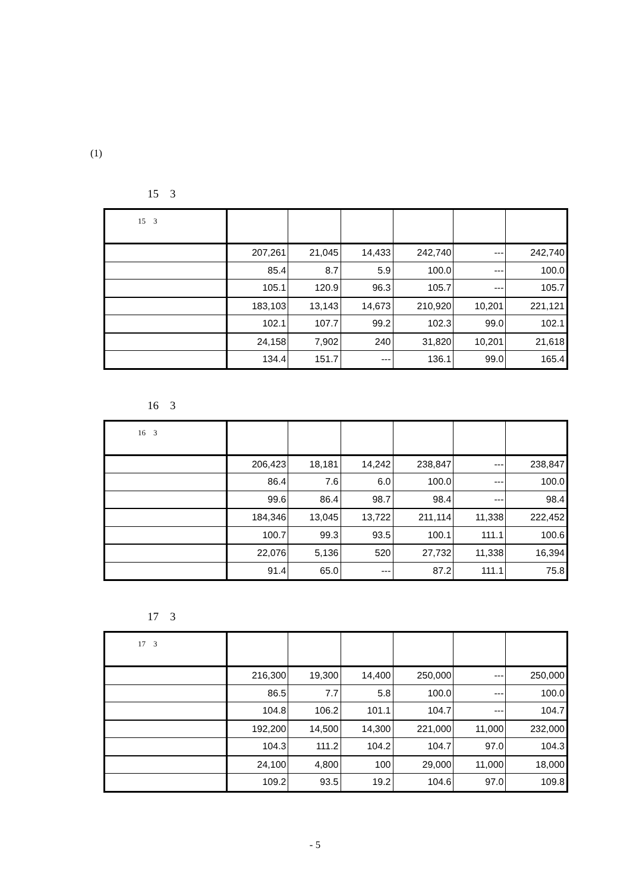(1)
15　3
| 15 3 | | | | | | |
| --- | --- | --- | --- | --- | --- | --- |
| | 207,261 | 21,045 | 14,433 | 242,740 | --- | 242,740 |
| | 85.4 | 8.7 | 5.9 | 100.0 | --- | 100.0 |
| | 105.1 | 120.9 | 96.3 | 105.7 | --- | 105.7 |
| | 183,103 | 13,143 | 14,673 | 210,920 | 10,201 | 221,121 |
| | 102.1 | 107.7 | 99.2 | 102.3 | 99.0 | 102.1 |
| | 24,158 | 7,902 | 240 | 31,820 | 10,201 | 21,618 |
| | 134.4 | 151.7 | --- | 136.1 | 99.0 | 165.4 |
16　3
| 16 3 | | | | | | |
| --- | --- | --- | --- | --- | --- | --- |
| | 206,423 | 18,181 | 14,242 | 238,847 | --- | 238,847 |
| | 86.4 | 7.6 | 6.0 | 100.0 | --- | 100.0 |
| | 99.6 | 86.4 | 98.7 | 98.4 | --- | 98.4 |
| | 184,346 | 13,045 | 13,722 | 211,114 | 11,338 | 222,452 |
| | 100.7 | 99.3 | 93.5 | 100.1 | 111.1 | 100.6 |
| | 22,076 | 5,136 | 520 | 27,732 | 11,338 | 16,394 |
| | 91.4 | 65.0 | --- | 87.2 | 111.1 | 75.8 |
17　3
| 17 3 | | | | | | |
| --- | --- | --- | --- | --- | --- | --- |
| | 216,300 | 19,300 | 14,400 | 250,000 | --- | 250,000 |
| | 86.5 | 7.7 | 5.8 | 100.0 | --- | 100.0 |
| | 104.8 | 106.2 | 101.1 | 104.7 | --- | 104.7 |
| | 192,200 | 14,500 | 14,300 | 221,000 | 11,000 | 232,000 |
| | 104.3 | 111.2 | 104.2 | 104.7 | 97.0 | 104.3 |
| | 24,100 | 4,800 | 100 | 29,000 | 11,000 | 18,000 |
| | 109.2 | 93.5 | 19.2 | 104.6 | 97.0 | 109.8 |
- 5